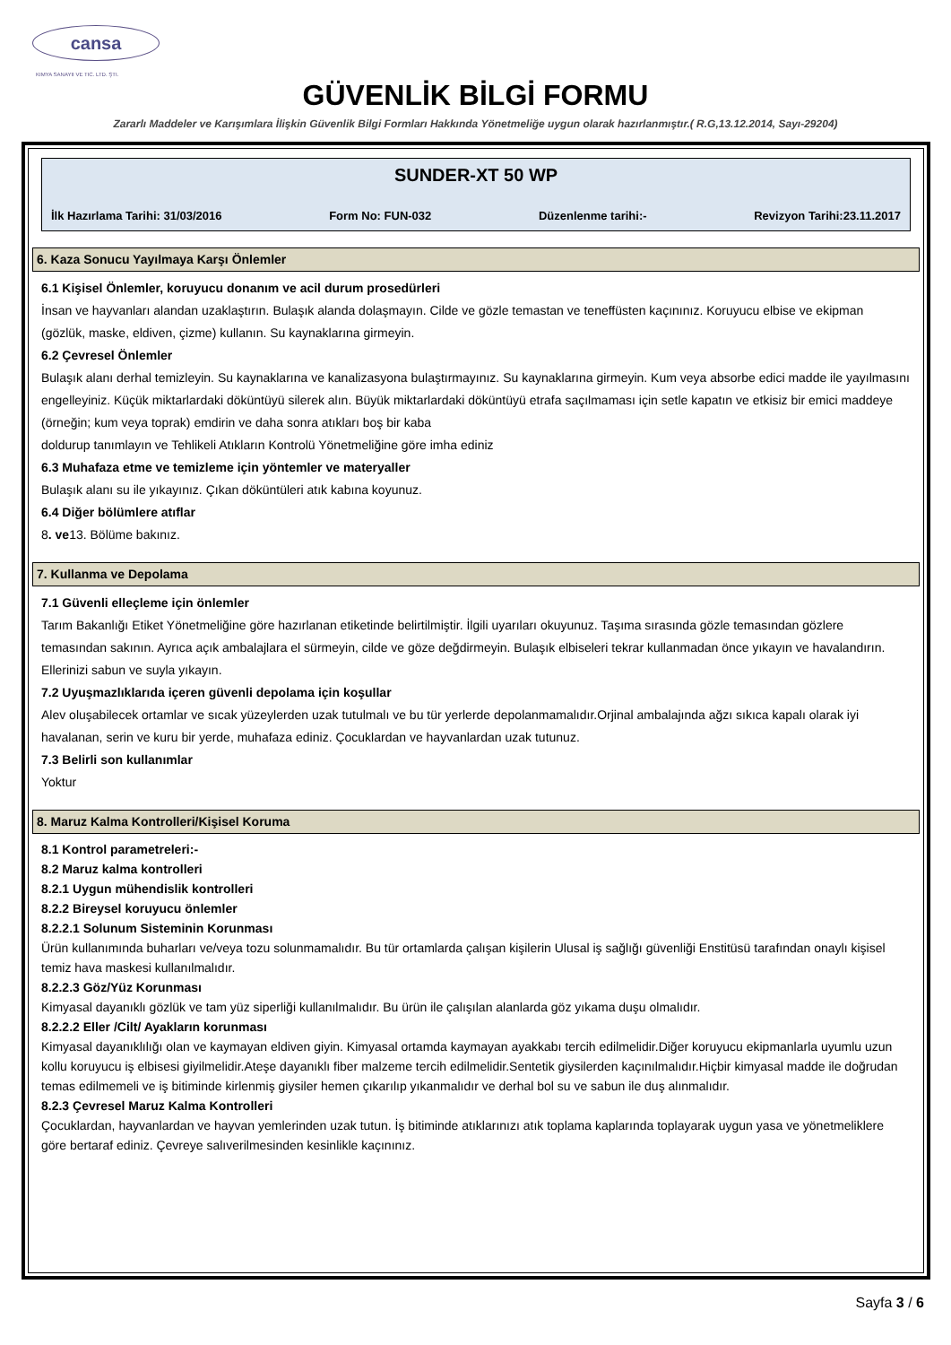cansa
KIMYA SANAYII VE TIC. LTD. ŞTI.
GÜVENLİK BİLGİ FORMU
Zararlı Maddeler ve Karışımlara İlişkin Güvenlik Bilgi Formları Hakkında Yönetmeliğe uygun olarak hazırlanmıştır.( R.G,13.12.2014, Sayı-29204)
SUNDER-XT 50 WP
İlk Hazırlama Tarihi: 31/03/2016 Form No: FUN-032 Düzenlenme tarihi:- Revizyon Tarihi:23.11.2017
6. Kaza Sonucu Yayılmaya Karşı Önlemler
6.1 Kişisel Önlemler, koruyucu donanım ve acil durum prosedürleri
İnsan ve hayvanları alandan uzaklaştırın. Bulaşık alanda dolaşmayın. Cilde ve gözle temastan ve teneffüsten kaçınınız. Koruyucu elbise ve ekipman (gözlük, maske, eldiven, çizme) kullanın. Su kaynaklarına girmeyin.
6.2 Çevresel Önlemler
Bulaşık alanı derhal temizleyin. Su kaynaklarına ve kanalizasyona bulaştırmayınız. Su kaynaklarına girmeyin. Kum veya absorbe edici madde ile yayılmasını engelleyiniz. Küçük miktarlardaki döküntüyü silerek alın. Büyük miktarlardaki döküntüyü etrafa saçılmaması için setle kapatın ve etkisiz bir emici maddeye (örneğin; kum veya toprak) emdirin ve daha sonra atıkları boş bir kaba
doldurup tanımlayın ve Tehlikeli Atıkların Kontrolü Yönetmeliğine göre imha ediniz
6.3 Muhafaza etme ve temizleme için yöntemler ve materyaller
Bulaşık alanı su ile yıkayınız. Çıkan döküntüleri atık kabına koyunuz.
6.4 Diğer bölümlere atıflar
8. ve13. Bölüme bakınız.
7. Kullanma ve Depolama
7.1 Güvenli elleçleme için önlemler
Tarım Bakanlığı Etiket Yönetmeliğine göre hazırlanan etiketinde belirtilmiştir. İlgili uyarıları okuyunuz. Taşıma sırasında gözle temasından gözlere temasından sakının. Ayrıca açık ambalajlara el sürmeyin, cilde ve göze değdirmeyin. Bulaşık elbiseleri tekrar kullanmadan önce yıkayın ve havalandırın. Ellerinizi sabun ve suyla yıkayın.
7.2 Uyuşmazlıklarıda içeren güvenli depolama için koşullar
Alev oluşabilecek ortamlar ve sıcak yüzeylerden uzak tutulmalı ve bu tür yerlerde depolanmamalıdır.Orjinal ambalajında ağzı sıkıca kapalı olarak iyi havalanan, serin ve kuru bir yerde, muhafaza ediniz. Çocuklardan ve hayvanlardan uzak tutunuz.
7.3 Belirli son kullanımlar
Yoktur
8. Maruz Kalma Kontrolleri/Kişisel Koruma
8.1 Kontrol parametreleri:-
8.2 Maruz kalma kontrolleri
8.2.1 Uygun mühendislik kontrolleri
8.2.2 Bireysel koruyucu önlemler
8.2.2.1 Solunum Sisteminin Korunması
Ürün kullanımında buharları ve/veya tozu solunmamalıdır. Bu tür ortamlarda çalışan kişilerin Ulusal iş sağlığı güvenliği Enstitüsü tarafından onaylı kişisel temiz hava maskesi kullanılmalıdır.
8.2.2.3 Göz/Yüz Korunması
Kimyasal dayanıklı gözlük ve tam yüz siperliği kullanılmalıdır. Bu ürün ile çalışılan alanlarda göz yıkama duşu olmalıdır.
8.2.2.2 Eller /Cilt/ Ayakların korunması
Kimyasal dayanıklılığı olan ve kaymayan eldiven giyin. Kimyasal ortamda kaymayan ayakkabı tercih edilmelidir.Diğer koruyucu ekipmanlarla uyumlu uzun kollu koruyucu iş elbisesi giyilmelidir.Ateşe dayanıklı fiber malzeme tercih edilmelidir.Sentetik giysilerden kaçınılmalıdır.Hiçbir kimyasal madde ile doğrudan temas edilmemeli ve iş bitiminde kirlenmiş giysiler hemen çıkarılıp yıkanmalıdır ve derhal bol su ve sabun ile duş alınmalıdır.
8.2.3 Çevresel Maruz Kalma Kontrolleri
Çocuklardan, hayvanlardan ve hayvan yemlerinden uzak tutun. İş bitiminde atıklarınızı atık toplama kaplarında toplayarak uygun yasa ve yönetmeliklere göre bertaraf ediniz. Çevreye salıverilmesinden kesinlikle kaçınınız.
Sayfa 3 / 6